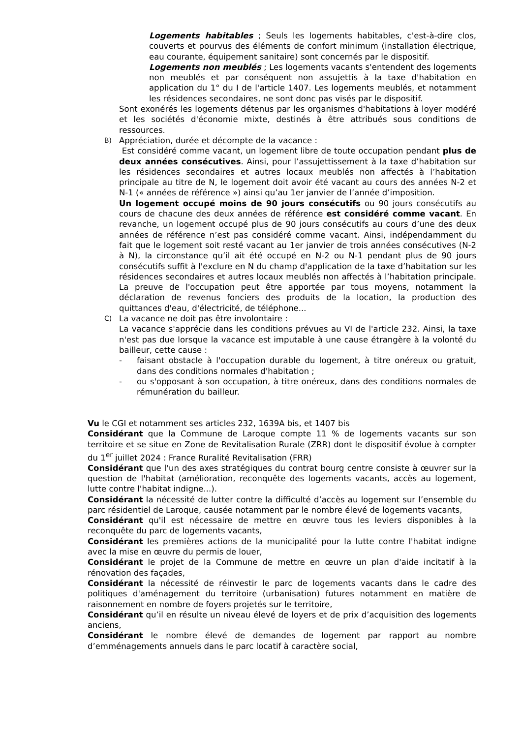Logements habitables ; Seuls les logements habitables, c'est-à-dire clos, couverts et pourvus des éléments de confort minimum (installation électrique, eau courante, équipement sanitaire) sont concernés par le dispositif.
Logements non meublés ; Les logements vacants s'entendent des logements non meublés et par conséquent non assujettis à la taxe d'habitation en application du 1° du I de l'article 1407. Les logements meublés, et notamment les résidences secondaires, ne sont donc pas visés par le dispositif.
Sont exonérés les logements détenus par les organismes d'habitations à loyer modéré et les sociétés d'économie mixte, destinés à être attribués sous conditions de ressources.
B) Appréciation, durée et décompte de la vacance :
Est considéré comme vacant, un logement libre de toute occupation pendant plus de deux années consécutives. Ainsi, pour l’assujettissement à la taxe d’habitation sur les résidences secondaires et autres locaux meublés non affectés à l’habitation principale au titre de N, le logement doit avoir été vacant au cours des années N-2 et N-1 (« années de référence ») ainsi qu’au 1er janvier de l’année d’imposition.
Un logement occupé moins de 90 jours consécutifs ou 90 jours consécutifs au cours de chacune des deux années de référence est considéré comme vacant. En revanche, un logement occupé plus de 90 jours consécutifs au cours d’une des deux années de référence n’est pas considéré comme vacant. Ainsi, indépendamment du fait que le logement soit resté vacant au 1er janvier de trois années consécutives (N-2 à N), la circonstance qu’il ait été occupé en N-2 ou N-1 pendant plus de 90 jours consécutifs suffit à l'exclure en N du champ d'application de la taxe d’habitation sur les résidences secondaires et autres locaux meublés non affectés à l’habitation principale. La preuve de l'occupation peut être apportée par tous moyens, notamment la déclaration de revenus fonciers des produits de la location, la production des quittances d'eau, d'électricité, de téléphone...
C) La vacance ne doit pas être involontaire :
La vacance s'apprécie dans les conditions prévues au VI de l'article 232. Ainsi, la taxe n'est pas due lorsque la vacance est imputable à une cause étrangère à la volonté du bailleur, cette cause :
- faisant obstacle à l'occupation durable du logement, à titre onéreux ou gratuit, dans des conditions normales d'habitation ;
- ou s'opposant à son occupation, à titre onéreux, dans des conditions normales de rémunération du bailleur.
Vu le CGI et notamment ses articles 232, 1639A bis, et 1407 bis
Considérant que la Commune de Laroque compte 11 % de logements vacants sur son territoire et se situe en Zone de Revitalisation Rurale (ZRR) dont le dispositif évolue à compter du 1<sup>er</sup> juillet 2024 : France Ruralité Revitalisation (FRR)
Considérant que l'un des axes stratégiques du contrat bourg centre consiste à œuvrer sur la question de l'habitat (amélioration, reconquête des logements vacants, accès au logement, lutte contre l'habitat indigne...).
Considérant la nécessité de lutter contre la difficulté d’accès au logement sur l’ensemble du parc résidentiel de Laroque, causée notamment par le nombre élevé de logements vacants,
Considérant qu'il est nécessaire de mettre en œuvre tous les leviers disponibles à la reconquête du parc de logements vacants,
Considérant les premières actions de la municipalité pour la lutte contre l'habitat indigne avec la mise en œuvre du permis de louer,
Considérant le projet de la Commune de mettre en œuvre un plan d'aide incitatif à la rénovation des façades,
Considérant la nécessité de réinvestir le parc de logements vacants dans le cadre des politiques d'aménagement du territoire (urbanisation) futures notamment en matière de raisonnement en nombre de foyers projetés sur le territoire,
Considérant qu’il en résulte un niveau élevé de loyers et de prix d’acquisition des logements anciens,
Considérant le nombre élevé de demandes de logement par rapport au nombre d’emménagements annuels dans le parc locatif à caractère social,